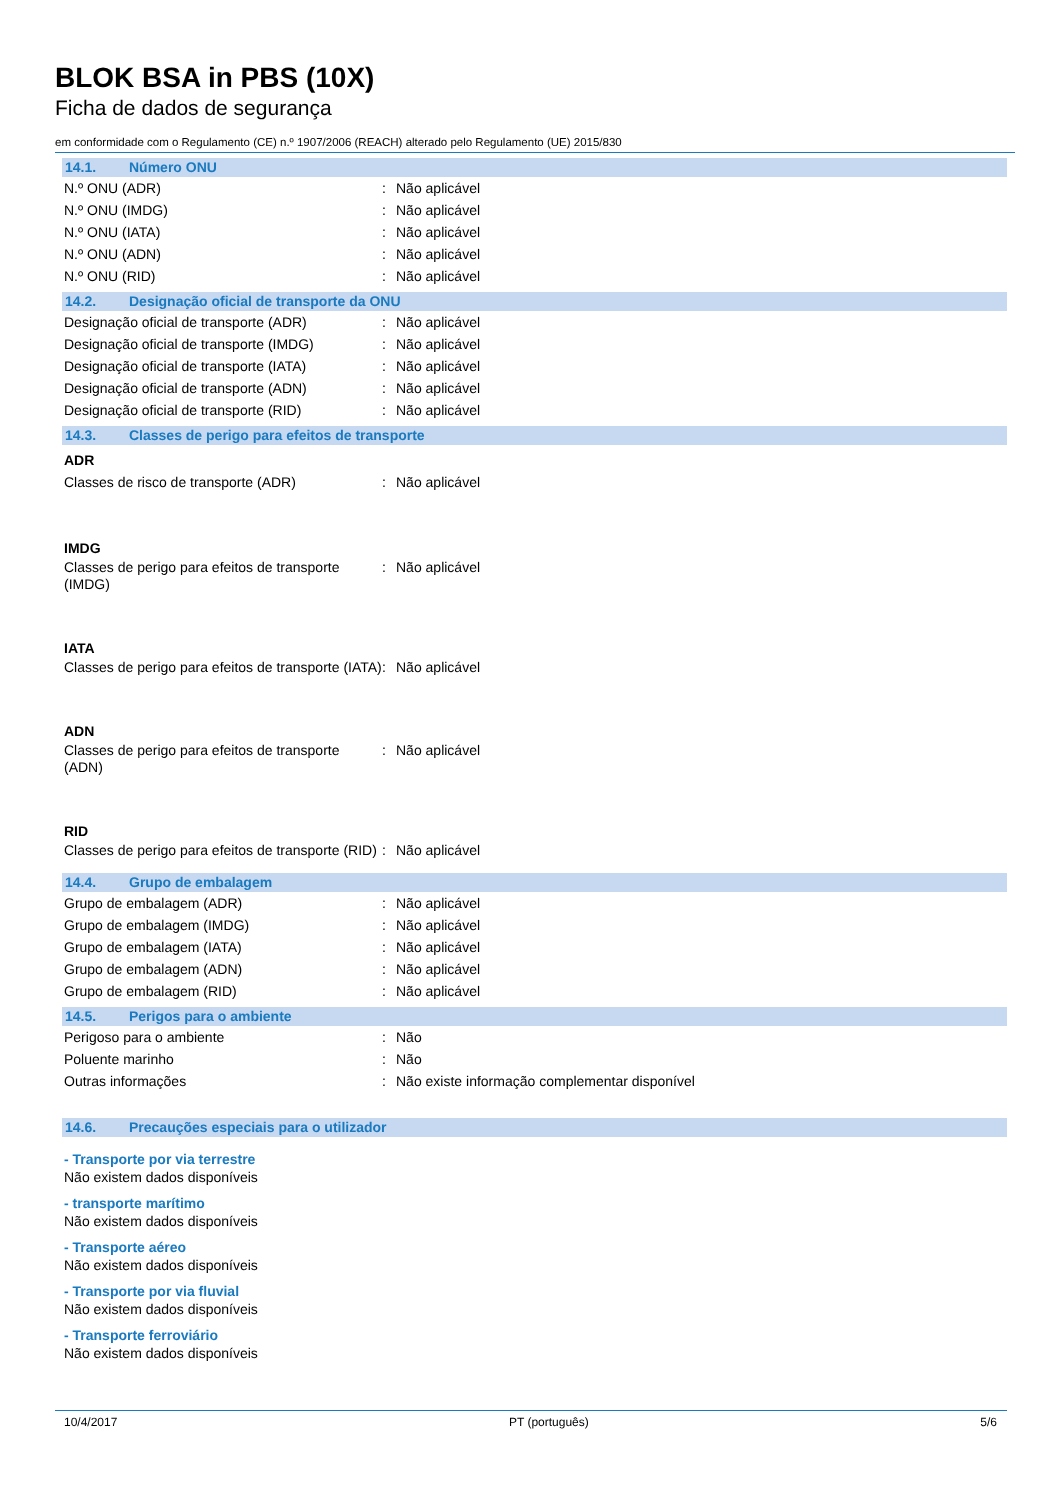BLOK BSA in PBS (10X)
Ficha de dados de segurança
em conformidade com o Regulamento (CE) n.º 1907/2006 (REACH) alterado pelo Regulamento (UE) 2015/830
14.1. Número ONU
N.º ONU (ADR) : Não aplicável
N.º ONU (IMDG) : Não aplicável
N.º ONU (IATA) : Não aplicável
N.º ONU (ADN) : Não aplicável
N.º ONU (RID) : Não aplicável
14.2. Designação oficial de transporte da ONU
Designação oficial de transporte (ADR)
: Não aplicável
Designação oficial de transporte (IMDG)
: Não aplicável
Designação oficial de transporte (IATA)
: Não aplicável
Designação oficial de transporte (ADN)
: Não aplicável
Designação oficial de transporte (RID)
: Não aplicável
14.3. Classes de perigo para efeitos de transporte
ADR
Classes de risco de transporte (ADR) : Não aplicável
IMDG
Classes de perigo para efeitos de transporte (IMDG)
: Não aplicável
IATA
Classes de perigo para efeitos de transporte (IATA)
: Não aplicável
ADN
Classes de perigo para efeitos de transporte (ADN)
: Não aplicável
RID
Classes de perigo para efeitos de transporte (RID)
: Não aplicável
14.4. Grupo de embalagem
Grupo de embalagem (ADR) : Não aplicável
Grupo de embalagem (IMDG) : Não aplicável
Grupo de embalagem (IATA) : Não aplicável
Grupo de embalagem (ADN) : Não aplicável
Grupo de embalagem (RID) : Não aplicável
14.5. Perigos para o ambiente
Perigoso para o ambiente : Não
Poluente marinho : Não
Outras informações : Não existe informação complementar disponível
14.6. Precauções especiais para o utilizador
- Transporte por via terrestre
Não existem dados disponíveis
- transporte marítimo
Não existem dados disponíveis
- Transporte aéreo
Não existem dados disponíveis
- Transporte por via fluvial
Não existem dados disponíveis
- Transporte ferroviário
Não existem dados disponíveis
10/4/2017 PT (português) 5/6